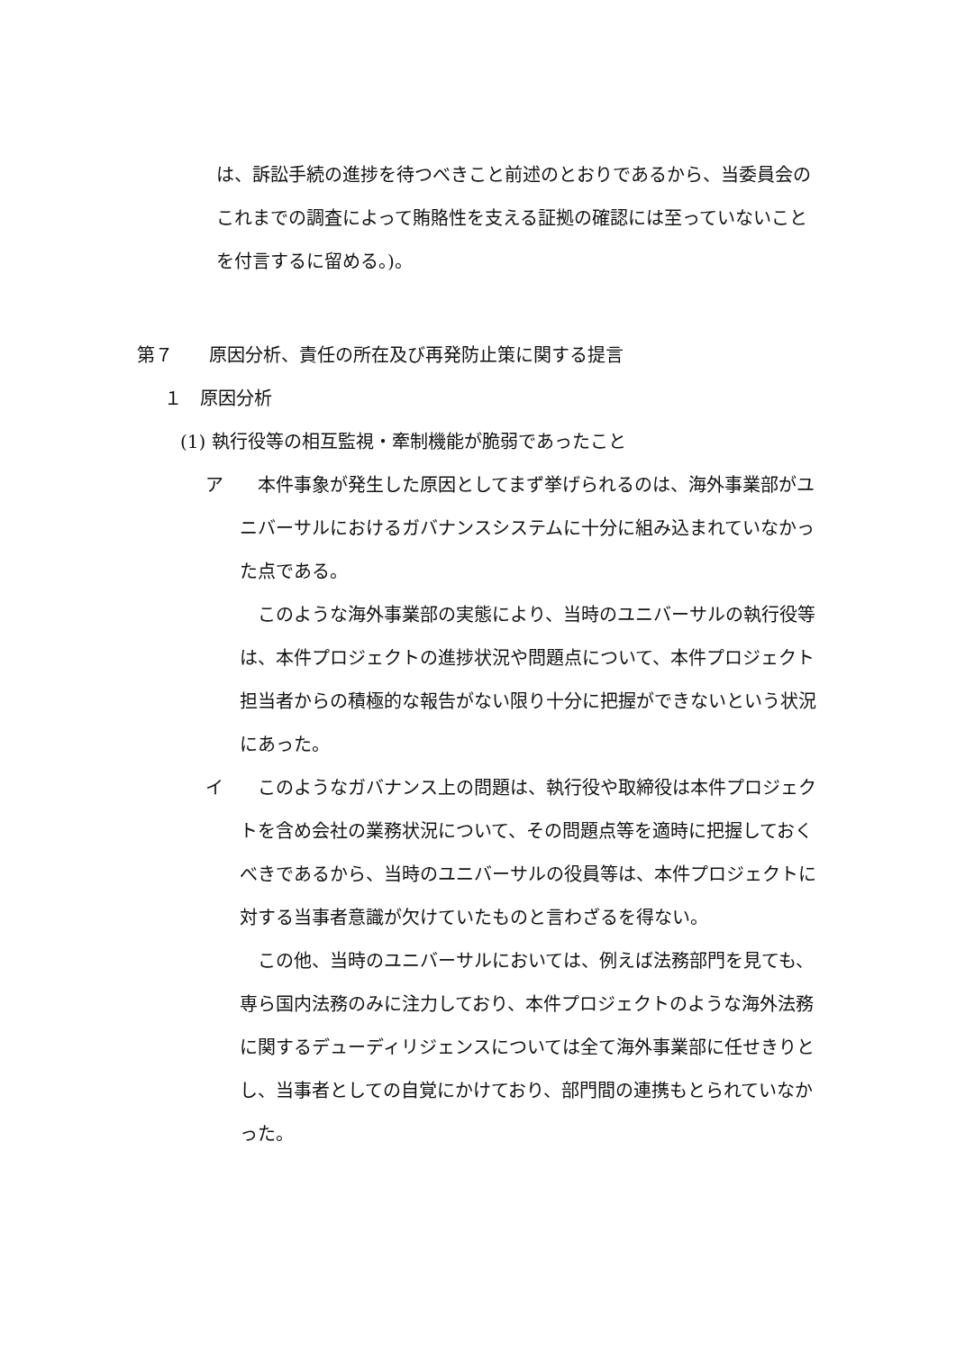は、訴訟手続の進捗を待つべきこと前述のとおりであるから、当委員会のこれまでの調査によって賄賂性を支える証拠の確認には至っていないことを付言するに留める。)。
第７　　原因分析、責任の所在及び再発防止策に関する提言
１　原因分析
(1) 執行役等の相互監視・牽制機能が脆弱であったこと
ア 　本件事象が発生した原因としてまず挙げられるのは、海外事業部がユニバーサルにおけるガバナンスシステムに十分に組み込まれていなかった点である。
　このような海外事業部の実態により、当時のユニバーサルの執行役等は、本件プロジェクトの進捗状況や問題点について、本件プロジェクト担当者からの積極的な報告がない限り十分に把握ができないという状況にあった。
イ 　このようなガバナンス上の問題は、執行役や取締役は本件プロジェクトを含め会社の業務状況について、その問題点等を適時に把握しておくべきであるから、当時のユニバーサルの役員等は、本件プロジェクトに対する当事者意識が欠けていたものと言わざるを得ない。
　この他、当時のユニバーサルにおいては、例えば法務部門を見ても、専ら国内法務のみに注力しており、本件プロジェクトのような海外法務に関するデューディリジェンスについては全て海外事業部に任せきりとし、当事者としての自覚にかけており、部門間の連携もとられていなかった。